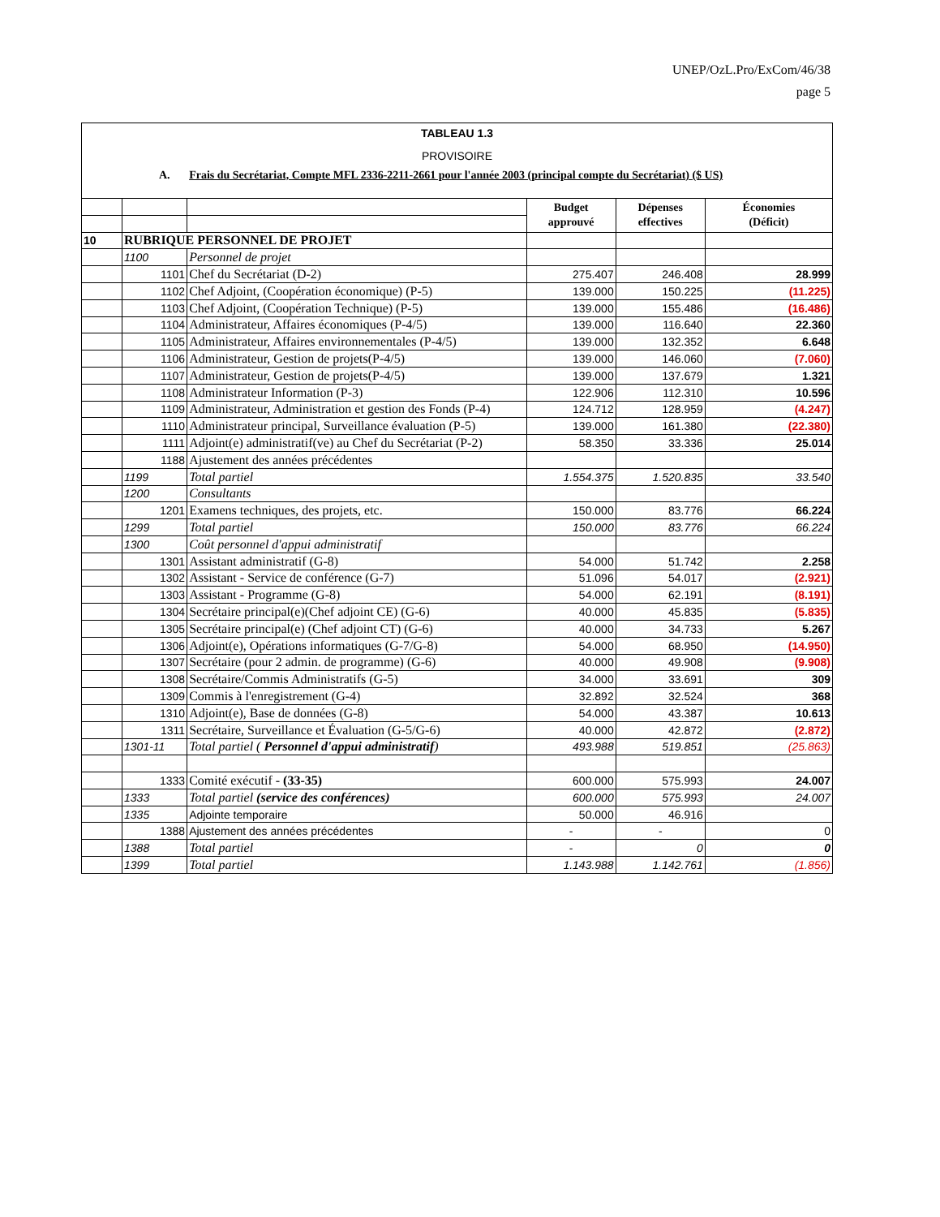UNEP/OzL.Pro/ExCom/46/38
page 5
TABLEAU 1.3
PROVISOIRE
A. Frais du Secrétariat, Compte MFL 2336-2211-2661 pour l'année 2003 (principal compte du Secrétariat) ($ US)
| | | | Budget approuvé | Dépenses effectives | Économies (Déficit) |
| 10 | RUBRIQUE PERSONNEL DE PROJET | | | | |
| | 1100 | Personnel de projet | | | |
| | 1101 | Chef du Secrétariat (D-2) | 275.407 | 246.408 | 28.999 |
| | 1102 | Chef Adjoint, (Coopération économique) (P-5) | 139.000 | 150.225 | (11.225) |
| | 1103 | Chef Adjoint, (Coopération Technique) (P-5) | 139.000 | 155.486 | (16.486) |
| | 1104 | Administrateur, Affaires économiques (P-4/5) | 139.000 | 116.640 | 22.360 |
| | 1105 | Administrateur, Affaires environnementales (P-4/5) | 139.000 | 132.352 | 6.648 |
| | 1106 | Administrateur, Gestion de projets(P-4/5) | 139.000 | 146.060 | (7.060) |
| | 1107 | Administrateur, Gestion de projets(P-4/5) | 139.000 | 137.679 | 1.321 |
| | 1108 | Administrateur Information (P-3) | 122.906 | 112.310 | 10.596 |
| | 1109 | Administrateur, Administration et gestion des Fonds (P-4) | 124.712 | 128.959 | (4.247) |
| | 1110 | Administrateur principal, Surveillance évaluation (P-5) | 139.000 | 161.380 | (22.380) |
| | 1111 | Adjoint(e) administratif(ve) au Chef du Secrétariat (P-2) | 58.350 | 33.336 | 25.014 |
| | 1188 | Ajustement des années précédentes | | | |
| | 1199 | Total partiel | 1.554.375 | 1.520.835 | 33.540 |
| | 1200 | Consultants | | | |
| | 1201 | Examens techniques, des projets, etc. | 150.000 | 83.776 | 66.224 |
| | 1299 | Total partiel | 150.000 | 83.776 | 66.224 |
| | 1300 | Coût personnel d'appui administratif | | | |
| | 1301 | Assistant administratif (G-8) | 54.000 | 51.742 | 2.258 |
| | 1302 | Assistant - Service de conférence (G-7) | 51.096 | 54.017 | (2.921) |
| | 1303 | Assistant - Programme (G-8) | 54.000 | 62.191 | (8.191) |
| | 1304 | Secrétaire principal(e)(Chef adjoint CE) (G-6) | 40.000 | 45.835 | (5.835) |
| | 1305 | Secrétaire principal(e) (Chef adjoint CT) (G-6) | 40.000 | 34.733 | 5.267 |
| | 1306 | Adjoint(e), Opérations informatiques (G-7/G-8) | 54.000 | 68.950 | (14.950) |
| | 1307 | Secrétaire (pour 2 admin. de programme) (G-6) | 40.000 | 49.908 | (9.908) |
| | 1308 | Secrétaire/Commis Administratifs (G-5) | 34.000 | 33.691 | 309 |
| | 1309 | Commis à l'enregistrement (G-4) | 32.892 | 32.524 | 368 |
| | 1310 | Adjoint(e), Base de données (G-8) | 54.000 | 43.387 | 10.613 |
| | 1311 | Secrétaire, Surveillance et Évaluation (G-5/G-6) | 40.000 | 42.872 | (2.872) |
| | 1301-11 | Total partiel ( Personnel d'appui administratif ) | 493.988 | 519.851 | (25.863) |
| | 1333 | Comité exécutif - (33-35) | 600.000 | 575.993 | 24.007 |
| | 1333 | Total partiel (service des conférences) | 600.000 | 575.993 | 24.007 |
| | 1335 | Adjointe temporaire | 50.000 | 46.916 | |
| | 1388 | Ajustement des années précédentes | - | - | 0 |
| | 1388 | Total partiel | - | 0 | 0 |
| | 1399 | Total partiel | 1.143.988 | 1.142.761 | (1.856) |